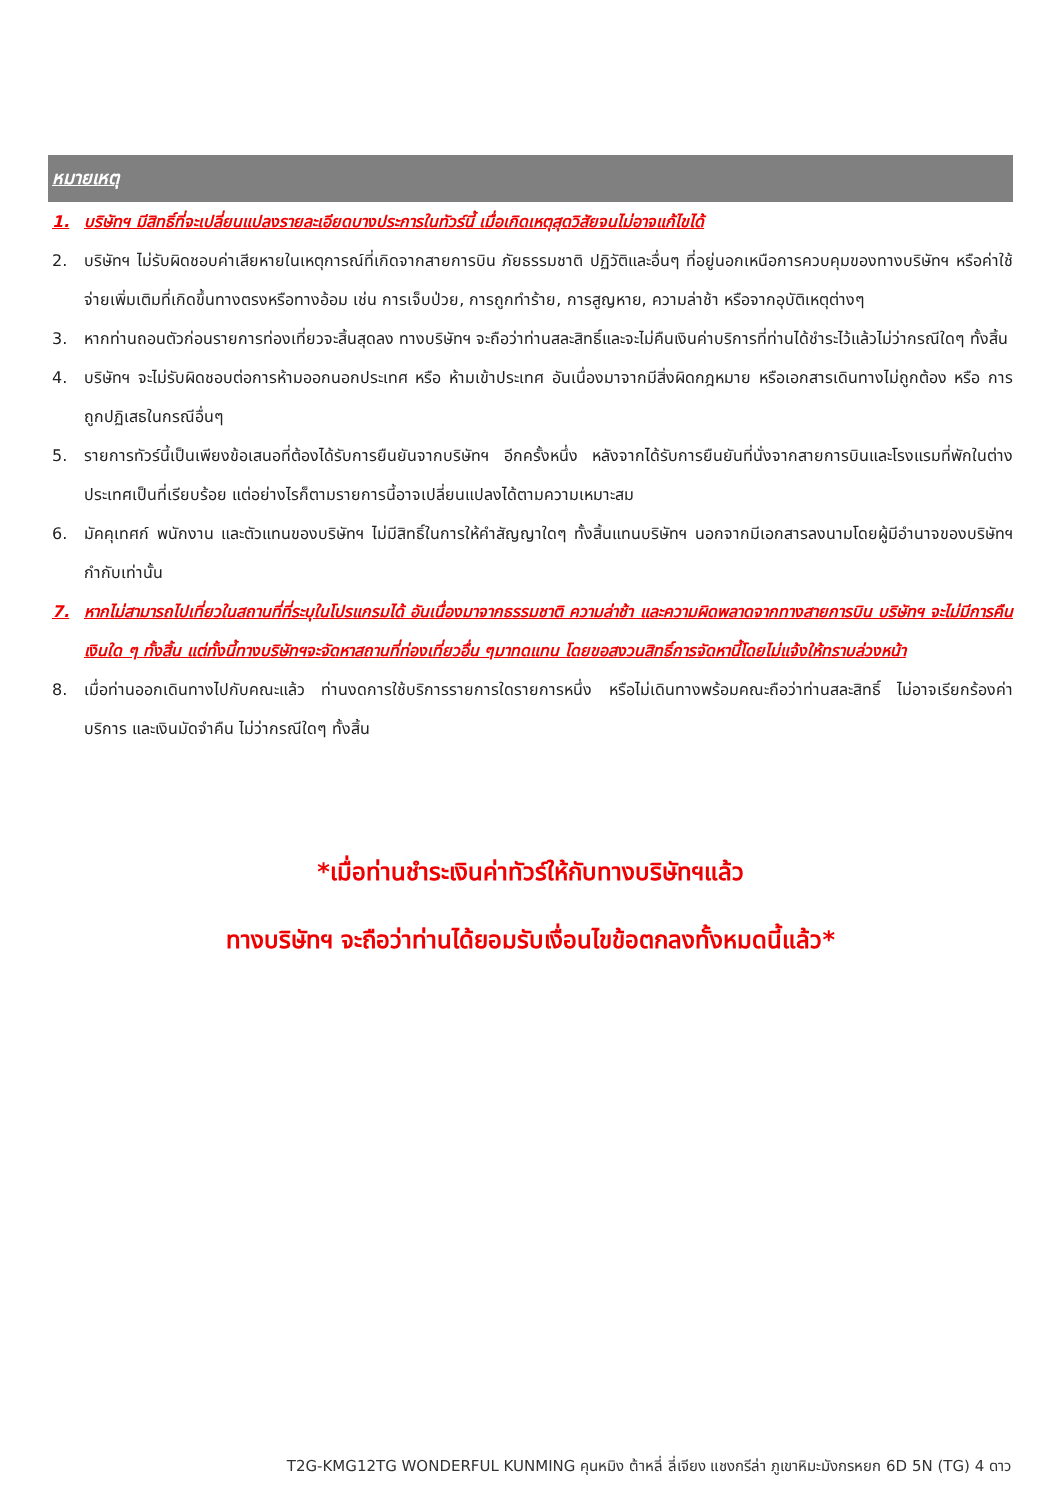หมายเหตุ
1. บริษัทฯ มีสิทธิ์ที่จะเปลี่ยนแปลงรายละเอียดบางประการในทัวร์นี้ เมื่อเกิดเหตุสุดวิสัยจนไม่อาจแก้ไขได้
2. บริษัทฯ ไม่รับผิดชอบค่าเสียหายในเหตุการณ์ที่เกิดจากสายการบิน ภัยธรรมชาติ ปฏิวัติและอื่นๆ ที่อยู่นอกเหนือการควบคุมของทางบริษัทฯ หรือค่าใช้จ่ายเพิ่มเติมที่เกิดขึ้นทางตรงหรือทางอ้อม เช่น การเจ็บป่วย, การถูกทำร้าย, การสูญหาย, ความล่าช้า หรือจากอุบัติเหตุต่างๆ
3. หากท่านถอนตัวก่อนรายการท่องเที่ยวจะสิ้นสุดลง ทางบริษัทฯ จะถือว่าท่านสละสิทธิ์และจะไม่คืนเงินค่าบริการที่ท่านได้ชำระไว้แล้วไม่ว่ากรณีใดๆ ทั้งสิ้น
4. บริษัทฯ จะไม่รับผิดชอบต่อการห้ามออกนอกประเทศ หรือ ห้ามเข้าประเทศ อันเนื่องมาจากมีสิ่งผิดกฎหมาย หรือเอกสารเดินทางไม่ถูกต้อง หรือ การถูกปฏิเสธในกรณีอื่นๆ
5. รายการทัวร์นี้เป็นเพียงข้อเสนอที่ต้องได้รับการยืนยันจากบริษัทฯ อีกครั้งหนึ่ง หลังจากได้รับการยืนยันที่นั่งจากสายการบินและโรงแรมที่พักในต่างประเทศเป็นที่เรียบร้อย แต่อย่างไรก็ตามรายการนี้อาจเปลี่ยนแปลงได้ตามความเหมาะสม
6. มัคคุเทศก์ พนักงาน และตัวแทนของบริษัทฯ ไม่มีสิทธิ์ในการให้คำสัญญาใดๆ ทั้งสิ้นแทนบริษัทฯ นอกจากมีเอกสารลงนามโดยผู้มีอำนาจของบริษัทฯ กำกับเท่านั้น
7. หากไม่สามารถไปเที่ยวในสถานที่ที่ระบุในโปรแกรมได้ อันเนื่องมาจากธรรมชาติ ความล่าช้า และความผิดพลาดจากทางสายการบิน บริษัทฯ จะไม่มีการคืนเงินใด ๆ ทั้งสิ้น แต่ทั้งนี้ทางบริษัทฯจะจัดหาสถานที่ท่องเที่ยวอื่น ๆมาทดแทน โดยขอสงวนสิทธิ์การจัดหานี้โดยไม่แจ้งให้ทราบล่วงหน้า
8. เมื่อท่านออกเดินทางไปกับคณะแล้ว ท่านงดการใช้บริการรายการใดรายการหนึ่ง หรือไม่เดินทางพร้อมคณะถือว่าท่านสละสิทธิ์ ไม่อาจเรียกร้องค่าบริการ และเงินมัดจำคืน ไม่ว่ากรณีใดๆ ทั้งสิ้น
*เมื่อท่านชำระเงินค่าทัวร์ให้กับทางบริษัทฯแล้ว
ทางบริษัทฯ จะถือว่าท่านได้ยอมรับเงื่อนไขข้อตกลงทั้งหมดนี้แล้ว*
T2G-KMG12TG WONDERFUL KUNMING คุนหมิง ต้าหลี่ ลี่เจียง แชงกรีล่า ภูเขาหิมะมังกรหยก 6D 5N (TG) 4 ดาว